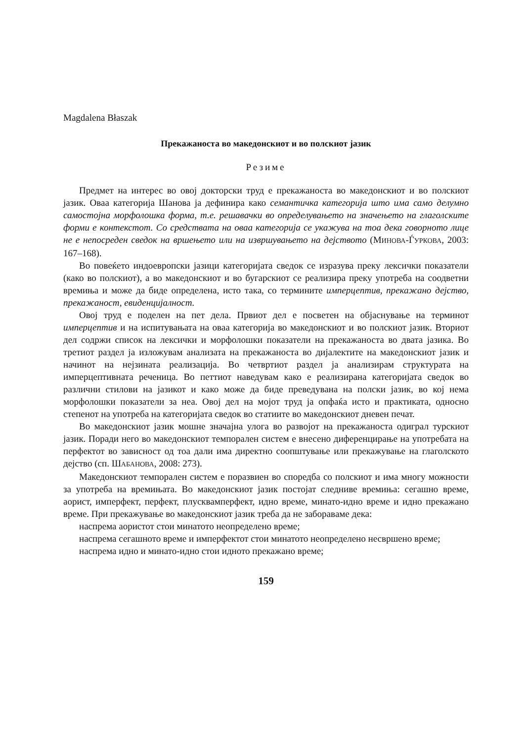Magdalena Błaszak
Прекажаноста во македонскиот и во полскиот јазик
Резиме
Предмет на интерес во овој докторски труд е прекажаноста во македонскиот и во полскиот јазик. Оваа категорија Шанова ја дефинира како семантичка категорија што има само делумно самостојна морфолошка форма, т.е. решавачки во определувањето на значењето на глаголските форми е контекстот. Со средствата на оваа категорија се укажува на тоа дека говорното лице не е непосреден сведок на вршењето или на извршувањето на дејството (МИНОВА-ЃУРКОВА, 2003: 167–168).
Во повеќето индоевропски јазици категоријата сведок се изразува преку лексички показатели (како во полскиот), а во македонскиот и во бугарскиот се реализира преку употреба на соодветни времиња и може да биде определена, исто така, со термините имперцептив, прекажано дејство, прекажаност, евиденцијалност.
Овој труд е поделен на пет дела. Првиот дел е посветен на објаснување на терминот имперцептив и на испитувањата на оваа категорија во македонскиот и во полскиот јазик. Вториот дел содржи список на лексички и морфолошки показатели на прекажаноста во двата јазика. Во третиот раздел ја изложувам анализата на прекажаноста во дијалектите на македонскиот јазик и начинот на нејзината реализација. Во четвртиот раздел ја анализирам структурата на имперцептивната реченица. Во петтиот наведувам како е реализирана категоријата сведок во различни стилови на јазикот и како може да биде преведувана на полски јазик, во кој нема морфолошки показатели за неа. Овој дел на мојот труд ја опфаќа исто и практиката, односно степенот на употреба на категоријата сведок во статиите во македонскиот дневен печат.
Во македонскиот јазик мошне значајна улога во развојот на прекажаноста одиграл турскиот јазик. Поради него во македонскиот темпорален систем е внесено диференцирање на употребата на перфектот во зависност од тоа дали има директно соопштување или прекажување на глаголското дејство (сп. ШАБАНОВА, 2008: 273).
Македонскиот темпорален систем е поразвиен во споредба со полскиот и има многу можности за употреба на времињата. Во македонскиот јазик постојат следниве времиња: сегашно време, аорист, имперфект, перфект, плусквамперфект, идно време, минато-идно време и идно прекажано време. При прекажување во македонскиот јазик треба да не заборавaме дека:
наспрема аористот стои минатото неопределено време;
наспрема сегашното време и имперфектот стои минатото неопределено несвршено време;
наспрема идно и минато-идно стои идното прекажано време;
159